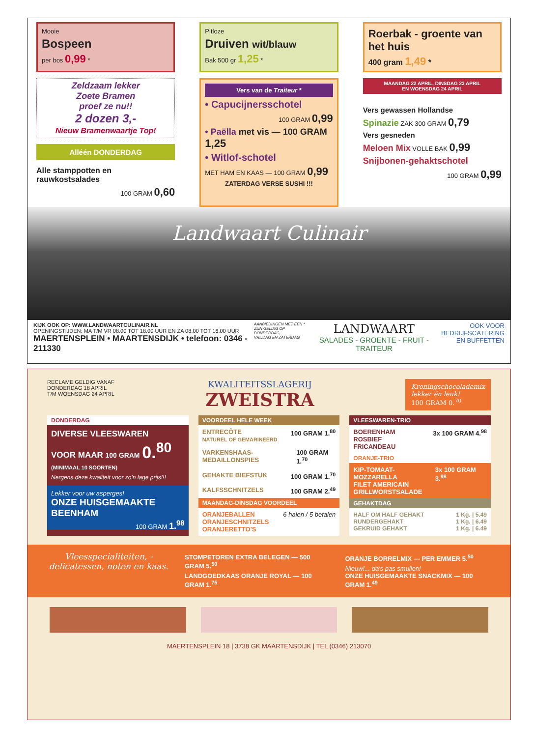Mooie
Bospeen
per bos 0,99 *
Zeldzaam lekker
Zoete Bramen
proef ze nu!!
2 dozen 3,-
Nieuw Bramenwaartje Top!
Alléén DONDERDAG
Alle stamppotten en rauwkostsalades
100 GRAM 0,60
Pitloze
Druiven wit/blauw
Bak 500 gr 1,25 *
Vers van de Traiteur *
• Capucijnersschotel
100 GRAM 0,99
• Paëlla met vis — 100 GRAM 1,25
• Witlof-schotel
MET HAM EN KAAS — 100 GRAM 0,99
ZATERDAG VERSE SUSHI !!!
Roerbak - groente van het huis
400 gram 1,49 *
MAANDAG 22 APRIL, DINSDAG 23 APRIL
EN WOENSDAG 24 APRIL
Vers gewassen Hollandse
Spinazie ZAK 300 GRAM 0,79
Vers gesneden
Meloen Mix VOLLE BAK 0,99
Snijbonen-gehaktschotel
100 GRAM 0,99
Landwaart Culinair
KIJK OOK OP: WWW.LANDWAARTCULINAIR.NL
OPENINGSTIJDEN: MA T/M VR 08.00 TOT 18.00 UUR EN ZA 08.00 TOT 16.00 UUR
MAERTENSPLEIN • MAARTENSDIJK • telefoon: 0346 - 211330
AANBIEDINGEN MET EEN *
ZIJN GELDIG OP DONDERDAG,
VRIJDAG EN ZATERDAG
LANDWAART
SALADES - GROENTE - FRUIT - TRAITEUR
OOK VOOR
BEDRIJFSCATERING
EN BUFFETTEN
RECLAME GELDIG VANAF
DONDERDAG 18 APRIL
T/M WOENSDAG 24 APRIL
KWALITEITSSLAGERIJ
ZWEISTRA
Kroningschocolademix
lekker én leuk!
100 GRAM 0.<sup>70</sup>
DONDERDAG
DIVERSE VLEESWAREN
VOOR MAAR 100 GRAM 0.<sup>80</sup>
(MINIMAAL 10 SOORTEN)
Nergens deze kwaliteit voor zo'n lage prijs!!!
Lekker voor uw asperges!
ONZE HUISGEMAAKTE BEENHAM
100 GRAM 1.<sup>98</sup>
VOORDEEL HELE WEEK
ENTRECÔTE
NATUREL OF GEMARINEERD 100 GRAM 1.<sup>80</sup>
VARKENSHAAS-MEDAILLONSPIES 100 GRAM 1.<sup>70</sup>
GEHAKTE BIEFSTUK 100 GRAM 1.<sup>70</sup>
KALFSSCHNITZELS 100 GRAM 2.<sup>49</sup>
MAANDAG-DINSDAG VOORDEEL
ORANJEBALLEN
ORANJESCHNITZELS
ORANJERETTO'S 6 halen / 5 betalen
VLEESWAREN-TRIO
BOERENHAM
ROSBIEF
FRICANDEAU 3x 100 GRAM 4.<sup>98</sup>
ORANJE-TRIO
KIP-TOMAAT-MOZZARELLA
FILET AMERICAIN
GRILLWORSTSALADE 3x 100 GRAM 3.<sup>98</sup>
GEHAKTDAG
HALF OM HALF GEHAKT
RUNDERGEHAKT
GEKRUID GEHAKT 1 Kg. | 5.49
1 Kg. | 6.49
1 Kg. | 6.49
Vleesspecialiteiten, -delicatessen, noten en kaas.
STOMPETOREN EXTRA BELEGEN — 500 GRAM 5.<sup>50</sup>
LANDGOEDKAAS ORANJE ROYAL — 100 GRAM 1.<sup>75</sup>
ORANJE BORRELMIX — PER EMMER 5.<sup>50</sup>
Nieuw!... da's pas smullen!
ONZE HUISGEMAAKTE SNACKMIX — 100 GRAM 1.<sup>49</sup>
MAERTENSPLEIN 18 | 3738 GK MAARTENSDIJK | TEL (0346) 213070